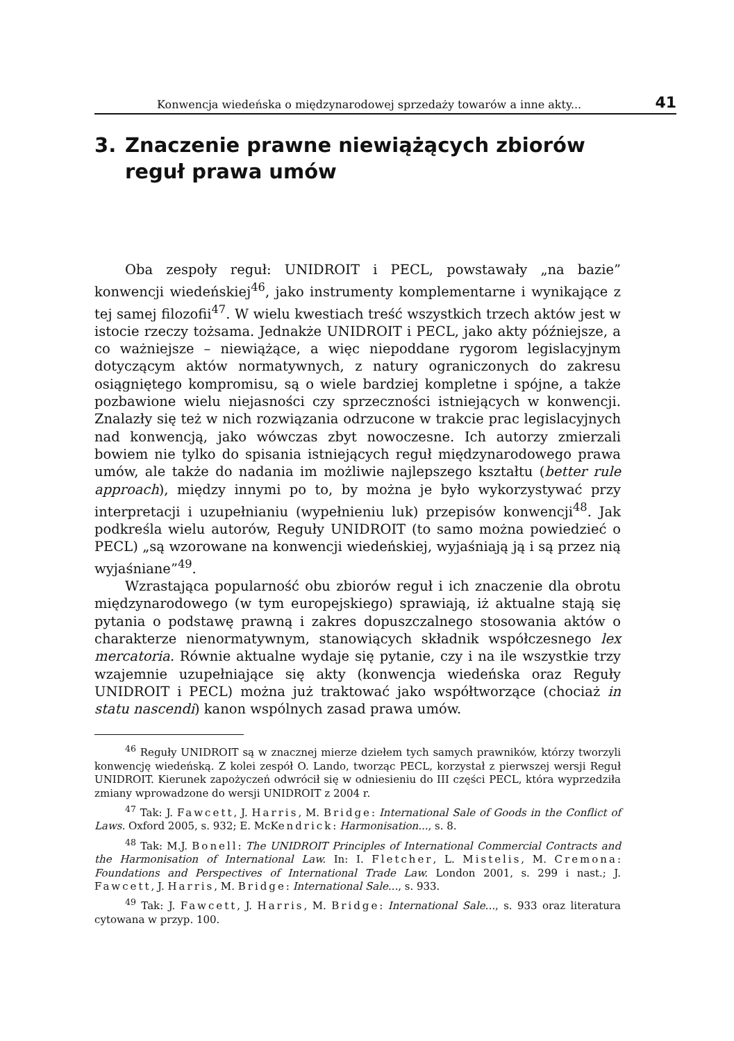Konwencja wiedeńska o międzynarodowej sprzedaży towarów a inne akty... 41
3. Znaczenie prawne niewiążących zbiorów
reguł prawa umów
Oba zespoły reguł: UNIDROIT i PECL, powstawały „na bazie” konwencji wiedeńskiej<sup>46</sup>, jako instrumenty komplementarne i wynikające z tej samej filozofii<sup>47</sup>. W wielu kwestiach treść wszystkich trzech aktów jest w istocie rzeczy tożsama. Jednakże UNIDROIT i PECL, jako akty późniejsze, a co ważniejsze – niewiążące, a więc niepoddane rygorom legislacyjnym dotyczącym aktów normatywnych, z natury ograniczonych do zakresu osiągniętego kompromisu, są o wiele bardziej kompletne i spójne, a także pozbawione wielu niejasności czy sprzeczności istniejących w konwencji. Znalazły się też w nich rozwiązania odrzucone w trakcie prac legislacyjnych nad konwencją, jako wówczas zbyt nowoczesne. Ich autorzy zmierzali bowiem nie tylko do spisania istniejących reguł międzynarodowego prawa umów, ale także do nadania im możliwie najlepszego kształtu (better rule approach), między innymi po to, by można je było wykorzystywać przy interpretacji i uzupełnianiu (wypełnieniu luk) przepisów konwencji<sup>48</sup>. Jak podkreśla wielu autorów, Reguły UNIDROIT (to samo można powiedzieć o PECL) „są wzorowane na konwencji wiedeńskiej, wyjaśniają ją i są przez nią wyjaśniane”<sup>49</sup>.
Wzrastająca popularność obu zbiorów reguł i ich znaczenie dla obrotu międzynarodowego (w tym europejskiego) sprawiają, iż aktualne stają się pytania o podstawę prawną i zakres dopuszczalnego stosowania aktów o charakterze nienormatywnym, stanowiących składnik współczesnego lex mercatoria. Równie aktualne wydaje się pytanie, czy i na ile wszystkie trzy wzajemnie uzupełniające się akty (konwencja wiedeńska oraz Reguły UNIDROIT i PECL) można już traktować jako współtworzące (chociaż in statu nascendi) kanon wspólnych zasad prawa umów.
<sup>46</sup> Reguły UNIDROIT są w znacznej mierze dziełem tych samych prawników, którzy tworzyli konwencję wiedeńską. Z kolei zespół O. Lando, tworząc PECL, korzystał z pierwszej wersji Reguł UNIDROIT. Kierunek zapożyczeń odwrócił się w odniesieniu do III części PECL, która wyprzedziła zmiany wprowadzone do wersji UNIDROIT z 2004 r.
<sup>47</sup> Tak: J. Fawcett, J. Harris, M. Bridge: International Sale of Goods in the Conflict of Laws. Oxford 2005, s. 932; E. McKendrick: Harmonisation..., s. 8.
<sup>48</sup> Tak: M.J. Bonell: The UNIDROIT Principles of International Commercial Contracts and the Harmonisation of International Law. In: I. Fletcher, L. Mistelis, M. Cremona: Foundations and Perspectives of International Trade Law. London 2001, s. 299 i nast.; J. Fawcett, J. Harris, M. Bridge: International Sale..., s. 933.
<sup>49</sup> Tak: J. Fawcett, J. Harris, M. Bridge: International Sale..., s. 933 oraz literatura cytowana w przyp. 100.